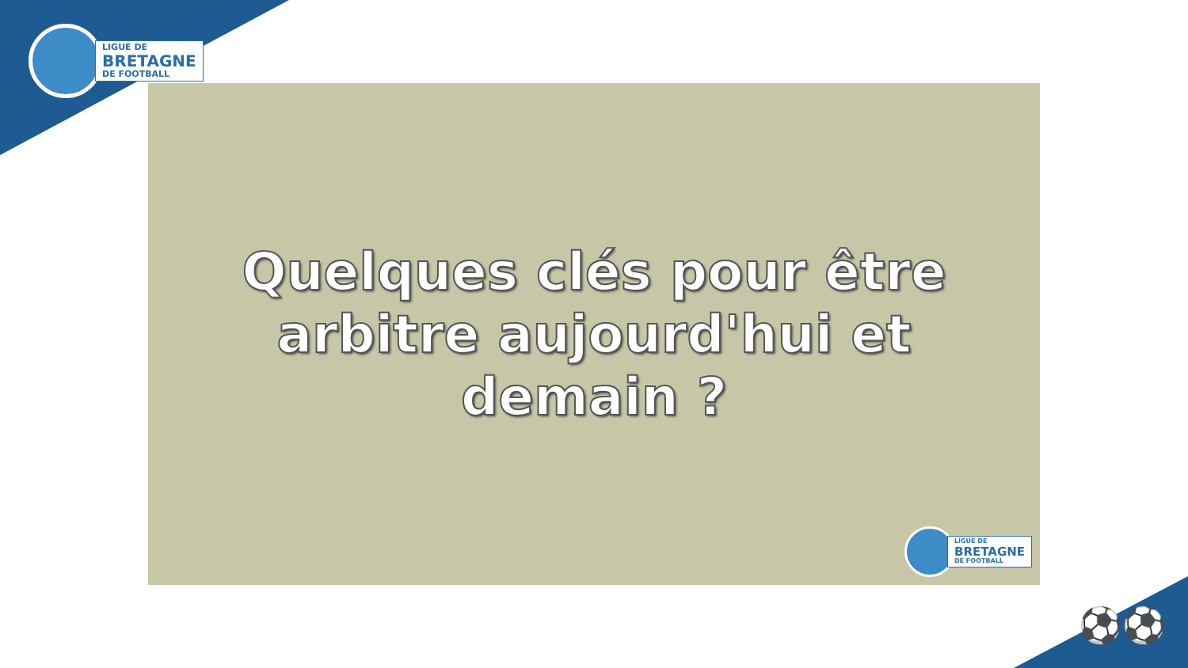LIGUE DE
BRETAGNE
DE FOOTBALL
Quelques clés pour être
arbitre aujourd'hui et
demain ?
LIGUE DE
BRETAGNE
DE FOOTBALL
⚽⚽